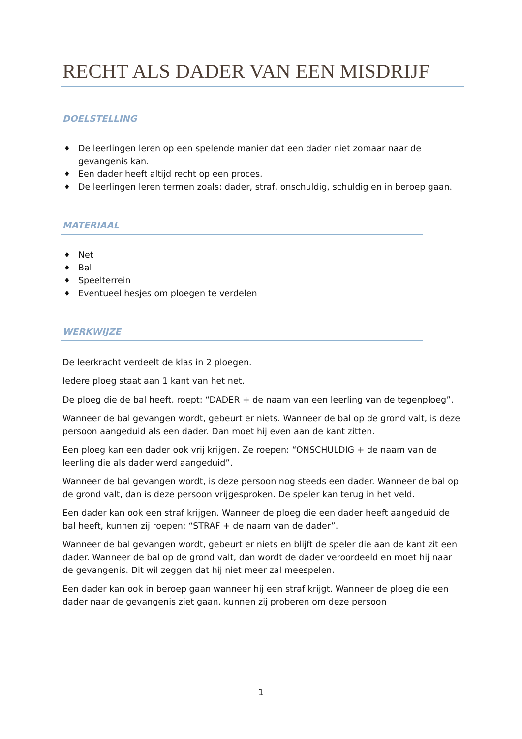RECHT ALS DADER VAN EEN MISDRIJF
DOELSTELLING
♦ De leerlingen leren op een spelende manier dat een dader niet zomaar naar de gevangenis kan.
♦ Een dader heeft altijd recht op een proces.
♦ De leerlingen leren termen zoals: dader, straf, onschuldig, schuldig en in beroep gaan.
MATERIAAL
♦ Net
♦ Bal
♦ Speelterrein
♦ Eventueel hesjes om ploegen te verdelen
WERKWIJZE
De leerkracht verdeelt de klas in 2 ploegen.
Iedere ploeg staat aan 1 kant van het net.
De ploeg die de bal heeft, roept: “DADER + de naam van een leerling van de tegenploeg”.
Wanneer de bal gevangen wordt, gebeurt er niets. Wanneer de bal op de grond valt, is deze persoon aangeduid als een dader. Dan moet hij even aan de kant zitten.
Een ploeg kan een dader ook vrij krijgen. Ze roepen: “ONSCHULDIG + de naam van de leerling die als dader werd aangeduid”.
Wanneer de bal gevangen wordt, is deze persoon nog steeds een dader. Wanneer de bal op de grond valt, dan is deze persoon vrijgesproken. De speler kan terug in het veld.
Een dader kan ook een straf krijgen. Wanneer de ploeg die een dader heeft aangeduid de bal heeft, kunnen zij roepen: “STRAF + de naam van de dader”.
Wanneer de bal gevangen wordt, gebeurt er niets en blijft de speler die aan de kant zit een dader. Wanneer de bal op de grond valt, dan wordt de dader veroordeeld en moet hij naar de gevangenis. Dit wil zeggen dat hij niet meer zal meespelen.
Een dader kan ook in beroep gaan wanneer hij een straf krijgt. Wanneer de ploeg die een dader naar de gevangenis ziet gaan, kunnen zij proberen om deze persoon
1